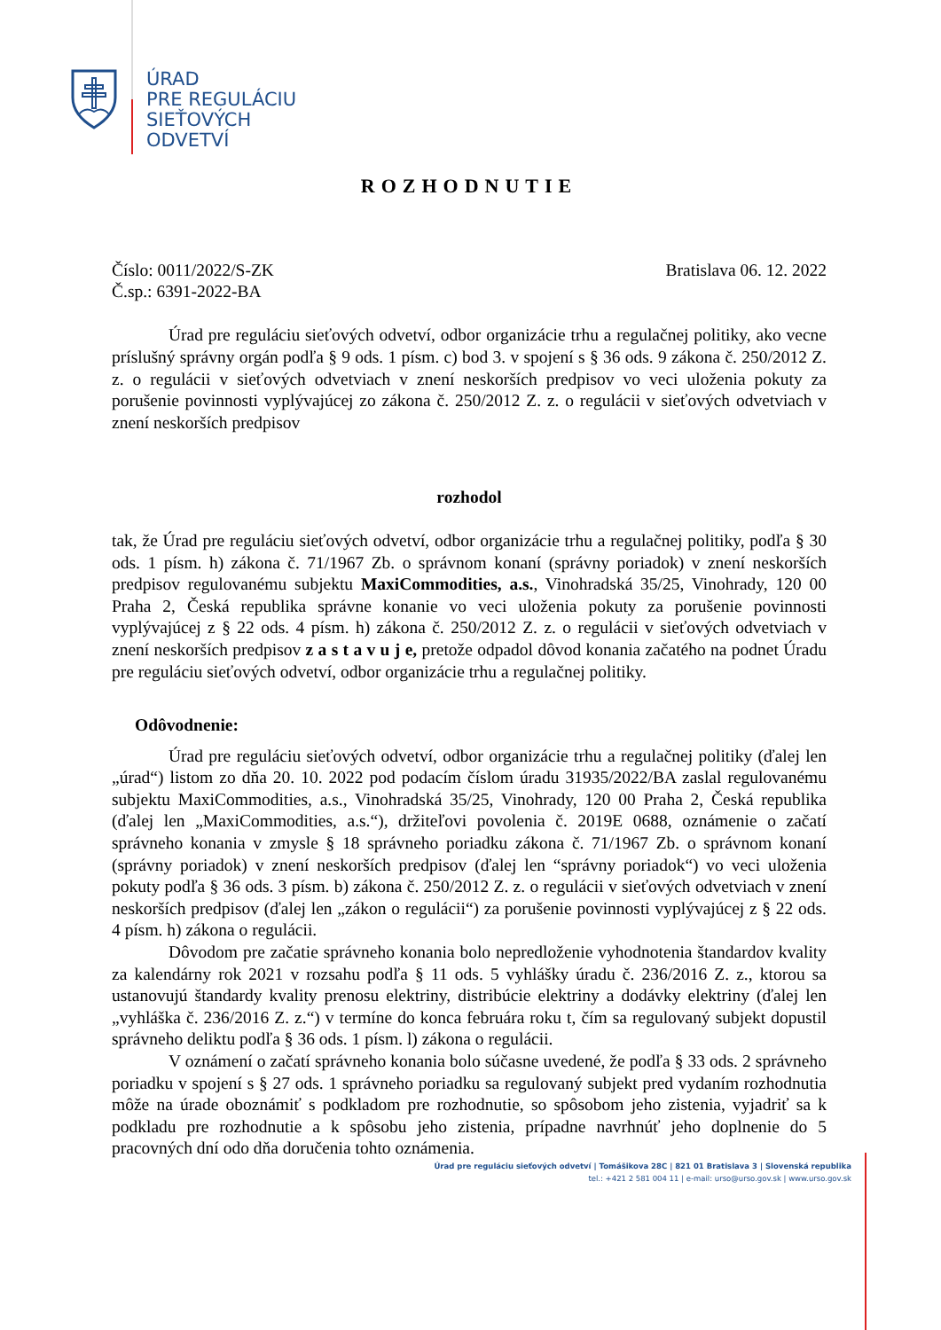ÚRAD
PRE REGULÁCIU
SIEŤOVÝCH
ODVETVÍ
ROZHODNUTIE
Číslo: 0011/2022/S-ZK
Č.sp.: 6391-2022-BA Bratislava 06. 12. 2022
Úrad pre reguláciu sieťových odvetví, odbor organizácie trhu a regulačnej politiky, ako vecne príslušný správny orgán podľa § 9 ods. 1 písm. c) bod 3. v spojení s § 36 ods. 9 zákona č. 250/2012 Z. z. o regulácii v sieťových odvetviach v znení neskorších predpisov vo veci uloženia pokuty za porušenie povinnosti vyplývajúcej zo zákona č. 250/2012 Z. z. o regulácii v sieťových odvetviach v znení neskorších predpisov
rozhodol
tak, že Úrad pre reguláciu sieťových odvetví, odbor organizácie trhu a regulačnej politiky, podľa § 30 ods. 1 písm. h) zákona č. 71/1967 Zb. o správnom konaní (správny poriadok) v znení neskorších predpisov regulovanému subjektu MaxiCommodities, a.s., Vinohradská 35/25, Vinohrady, 120 00 Praha 2, Česká republika správne konanie vo veci uloženia pokuty za porušenie povinnosti vyplývajúcej z § 22 ods. 4 písm. h) zákona č. 250/2012 Z. z. o regulácii v sieťových odvetviach v znení neskorších predpisov z a s t a v u j e, pretože odpadol dôvod konania začatého na podnet Úradu pre reguláciu sieťových odvetví, odbor organizácie trhu a regulačnej politiky.
Odôvodnenie:
Úrad pre reguláciu sieťových odvetví, odbor organizácie trhu a regulačnej politiky (ďalej len „úrad“) listom zo dňa 20. 10. 2022 pod podacím číslom úradu 31935/2022/BA zaslal regulovanému subjektu MaxiCommodities, a.s., Vinohradská 35/25, Vinohrady, 120 00 Praha 2, Česká republika (ďalej len „MaxiCommodities, a.s.“), držiteľovi povolenia č. 2019E 0688, oznámenie o začatí správneho konania v zmysle § 18 správneho poriadku zákona č. 71/1967 Zb. o správnom konaní (správny poriadok) v znení neskorších predpisov (ďalej len “správny poriadok“) vo veci uloženia pokuty podľa § 36 ods. 3 písm. b) zákona č. 250/2012 Z. z. o regulácii v sieťových odvetviach v znení neskorších predpisov (ďalej len „zákon o regulácii“) za porušenie povinnosti vyplývajúcej z § 22 ods. 4 písm. h) zákona o regulácii.
Dôvodom pre začatie správneho konania bolo nepredloženie vyhodnotenia štandardov kvality za kalendárny rok 2021 v rozsahu podľa § 11 ods. 5 vyhlášky úradu č. 236/2016 Z. z., ktorou sa ustanovujú štandardy kvality prenosu elektriny, distribúcie elektriny a dodávky elektriny (ďalej len „vyhláška č. 236/2016 Z. z.“) v termíne do konca februára roku t, čím sa regulovaný subjekt dopustil správneho deliktu podľa § 36 ods. 1 písm. l) zákona o regulácii.
V oznámení o začatí správneho konania bolo súčasne uvedené, že podľa § 33 ods. 2 správneho poriadku v spojení s § 27 ods. 1 správneho poriadku sa regulovaný subjekt pred vydaním rozhodnutia môže na úrade oboznámiť s podkladom pre rozhodnutie, so spôsobom jeho zistenia, vyjadriť sa k podkladu pre rozhodnutie a k spôsobu jeho zistenia, prípadne navrhnúť jeho doplnenie do 5 pracovných dní odo dňa doručenia tohto oznámenia.
Úrad pre reguláciu sieťových odvetví | Tomášikova 28C | 821 01 Bratislava 3 | Slovenská republika
tel.: +421 2 581 004 11 | e-mail: urso@urso.gov.sk | www.urso.gov.sk